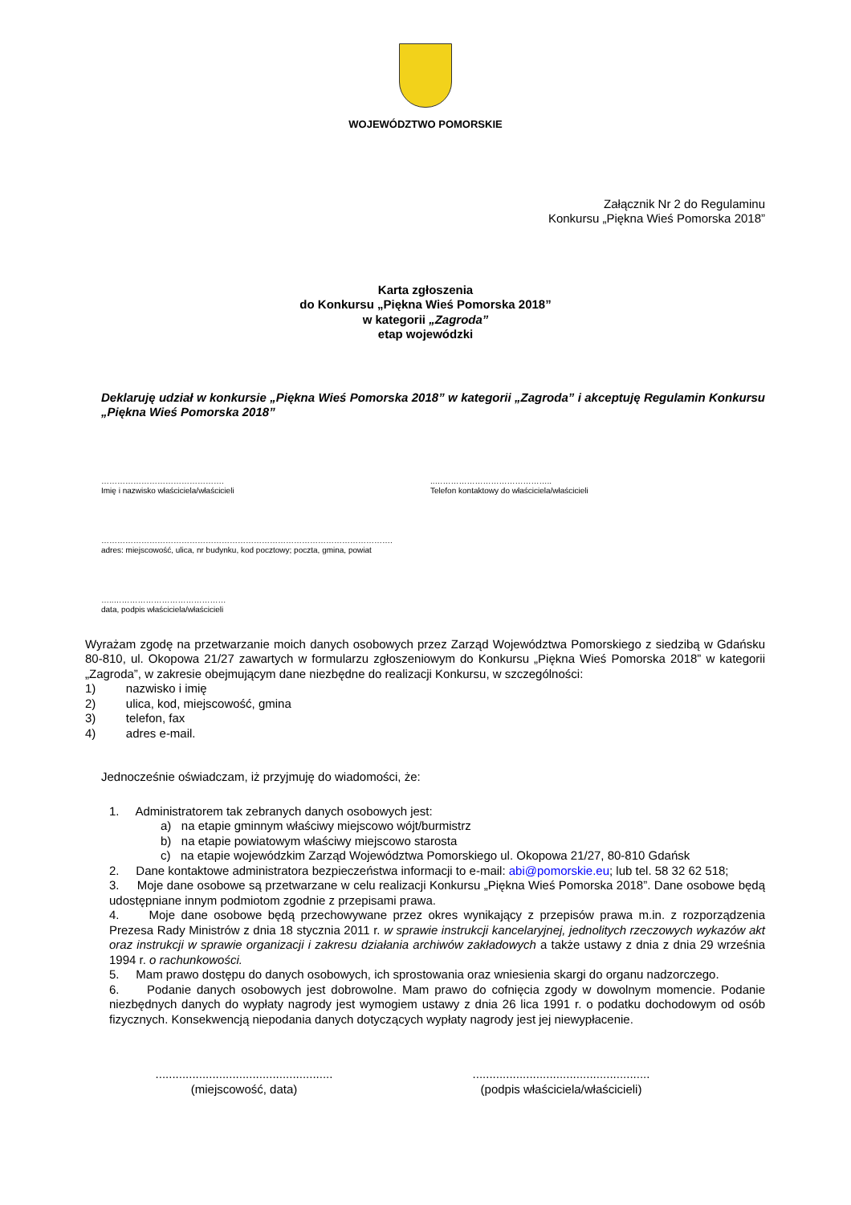WOJEWÓDZTWO POMORSKIE
Załącznik Nr 2 do Regulaminu
Konkursu „Piękna Wieś Pomorska 2018”
Karta zgłoszenia
do Konkursu „Piękna Wieś Pomorska 2018”
w kategorii „Zagroda”
etap wojewódzki
Deklaruję udział w konkursie „Piękna Wieś Pomorska 2018” w kategorii „Zagroda” i akceptuję Regulamin Konkursu „Piękna Wieś Pomorska 2018”
……………………………………….
Imię i nazwisko właściciela/właścicieli
..……………………………………..
Telefon kontaktowy do właściciela/właścicieli
……………………………………………………………………………………………….
adres: miejscowość, ulica, nr budynku, kod pocztowy; poczta, gmina, powiat
…..……………………………………
data, podpis właściciela/właścicieli
Wyrażam zgodę na przetwarzanie moich danych osobowych przez Zarząd Województwa Pomorskiego z siedzibą w Gdańsku 80-810, ul. Okopowa 21/27 zawartych w formularzu zgłoszeniowym do Konkursu „Piękna Wieś Pomorska 2018” w kategorii „Zagroda”, w zakresie obejmującym dane niezbędne do realizacji Konkursu, w szczególności:
1) nazwisko i imię
2) ulica, kod, miejscowość, gmina
3) telefon, fax
4) adres e-mail.
Jednocześnie oświadczam, iż przyjmuję do wiadomości, że:
1. Administratorem tak zebranych danych osobowych jest:
a) na etapie gminnym właściwy miejscowo wójt/burmistrz
b) na etapie powiatowym właściwy miejscowo starosta
c) na etapie wojewódzkim Zarząd Województwa Pomorskiego ul. Okopowa 21/27, 80-810 Gdańsk
2. Dane kontaktowe administratora bezpieczeństwa informacji to e-mail: abi@pomorskie.eu; lub tel. 58 32 62 518;
3. Moje dane osobowe są przetwarzane w celu realizacji Konkursu „Piękna Wieś Pomorska 2018”. Dane osobowe będą udostępniane innym podmiotom zgodnie z przepisami prawa.
4. Moje dane osobowe będą przechowywane przez okres wynikający z przepisów prawa m.in. z rozporządzenia Prezesa Rady Ministrów z dnia 18 stycznia 2011 r. w sprawie instrukcji kancelaryjnej, jednolitych rzeczowych wykazów akt oraz instrukcji w sprawie organizacji i zakresu działania archiwów zakładowych a także ustawy z dnia z dnia 29 września 1994 r. o rachunkowości.
5. Mam prawo dostępu do danych osobowych, ich sprostowania oraz wniesienia skargi do organu nadzorczego.
6. Podanie danych osobowych jest dobrowolne. Mam prawo do cofnięcia zgody w dowolnym momencie. Podanie niezbędnych danych do wypłaty nagrody jest wymogiem ustawy z dnia 26 lica 1991 r. o podatku dochodowym od osób fizycznych. Konsekwencją niepodania danych dotyczących wypłaty nagrody jest jej niewypłacenie.
.....................................................
(miejscowość, data)
.....................................................
(podpis właściciela/właścicieli)